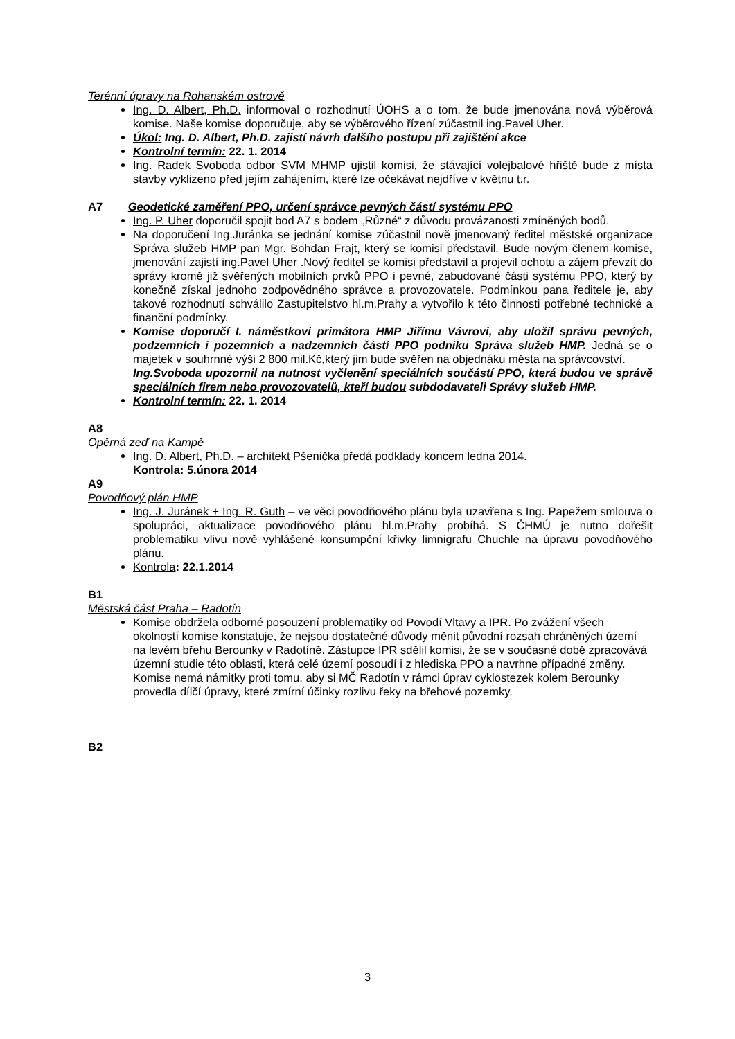Terénní úpravy na Rohanském ostrově
Ing. D. Albert, Ph.D. informoval o rozhodnutí ÚOHS a o tom, že bude jmenována nová výběrová komise. Naše komise doporučuje, aby se výběrového řízení zúčastnil ing.Pavel Uher.
Úkol: Ing. D. Albert, Ph.D. zajistí návrh dalšího postupu při zajištění akce
Kontrolní termín: 22. 1. 2014
Ing. Radek Svoboda odbor SVM MHMP ujistil komisi, že stávající volejbalové hřiště bude z místa stavby vyklizeno před jejím zahájením, které lze očekávat nejdříve v květnu t.r.
A7 Geodetické zaměření PPO, určení správce pevných částí systému PPO
Ing. P. Uher doporučil spojit bod A7 s bodem „Různé“ z důvodu provázanosti zmíněných bodů.
Na doporučení Ing.Juránka se jednání komise zúčastnil nově jmenovaný ředitel městské organizace Správa služeb HMP pan Mgr. Bohdan Frajt, který se komisi představil. Bude novým členem komise, jmenování zajistí ing.Pavel Uher .Nový ředitel se komisi představil a projevil ochotu a zájem převzít do správy kromě již svěřených mobilních prvků PPO i pevné, zabudované části systému PPO, který by konečně získal jednoho zodpovědného správce a provozovatele. Podmínkou pana ředitele je, aby takové rozhodnutí schválilo Zastupitelstvo hl.m.Prahy a vytvořilo k této činnosti potřebné technické a finanční podmínky.
Komise doporučí I. náměstkovi primátora HMP Jiřímu Vávrovi, aby uložil správu pevných, podzemních i pozemních a nadzemních částí PPO podniku Správa služeb HMP. Jedná se o majetek v souhrnné výši 2 800 mil.Kč,který jim bude svěřen na objednáku města na správcovství.
Ing.Svoboda upozornil na nutnost vyčlenění speciálních součástí PPO, která budou ve správě speciálních firem nebo provozovatelů, kteří budou subdodavateli Správy služeb HMP.
Kontrolní termín: 22. 1. 2014
A8
Opěrná zeď na Kampě
Ing. D. Albert, Ph.D. – architekt Pšenička předá podklady koncem ledna 2014.
Kontrola: 5.února 2014
A9
Povodňový plán HMP
Ing. J. Juránek + Ing. R. Guth – ve věci povodňového plánu byla uzavřena s Ing. Papežem smlouva o spolupráci, aktualizace povodňového plánu hl.m.Prahy probíhá. S ČHMÚ je nutno dořešit problematiku vlivu nově vyhlášené konsumpční křivky limnigrafu Chuchle na úpravu povodňového plánu.
Kontrola: 22.1.2014
B1
Městská část Praha – Radotín
Komise obdržela odborné posouzení problematiky od Povodí Vltavy a IPR. Po zvážení všech okolností komise konstatuje, že nejsou dostatečné důvody měnit původní rozsah chráněných území na levém břehu Berounky v Radotíně. Zástupce IPR sdělil komisi, že se v současné době zpracovává územní studie této oblasti, která celé území posoudí i z hlediska PPO a navrhne případné změny. Komise nemá námitky proti tomu, aby si MČ Radotín v rámci úprav cyklostezek kolem Berounky provedla dílčí úpravy, které zmírní účinky rozlivu řeky na břehové pozemky.
B2
3